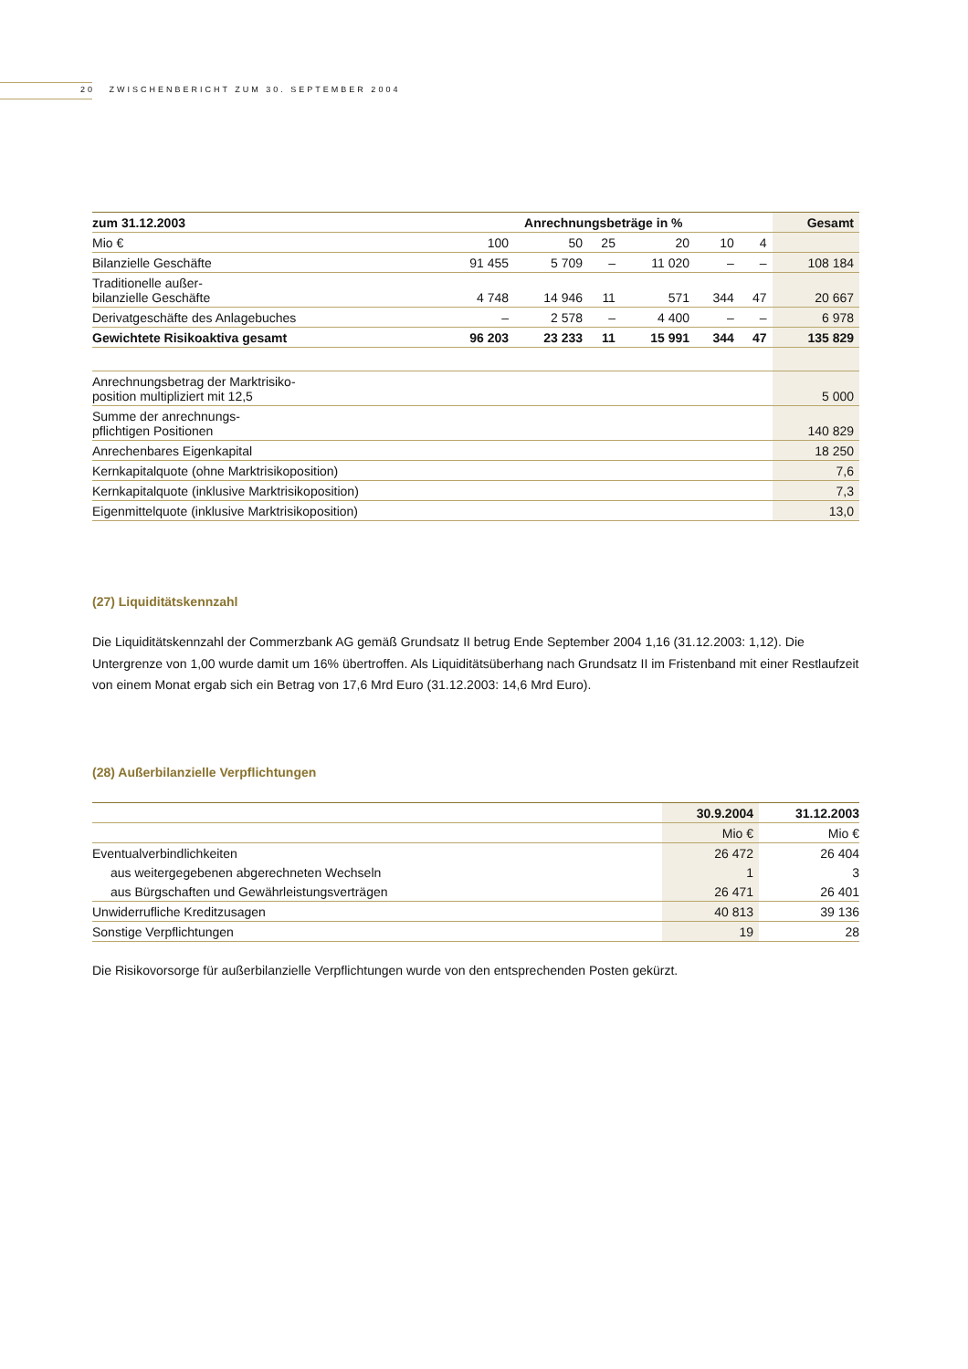20 ZWISCHENBERICHT ZUM 30. SEPTEMBER 2004
| zum 31.12.2003 | Anrechnungsbeträge in % | | | | | | Gesamt |
| --- | --- | --- | --- | --- | --- | --- | --- |
| Mio € | 100 | 50 | 25 | 20 | 10 | 4 | |
| Bilanzielle Geschäfte | 91 455 | 5 709 | – | 11 020 | – | – | 108 184 |
| Traditionelle außer- bilanzielle Geschäfte | 4 748 | 14 946 | 11 | 571 | 344 | 47 | 20 667 |
| Derivatgeschäfte des Anlagebuches | – | 2 578 | – | 4 400 | – | – | 6 978 |
| Gewichtete Risikoaktiva gesamt | 96 203 | 23 233 | 11 | 15 991 | 344 | 47 | 135 829 |
| Anrechnungsbetrag der Marktrisiko- position multipliziert mit 12,5 | | | | | | | 5 000 |
| Summe der anrechnungs- pflichtigen Positionen | | | | | | | 140 829 |
| Anrechenbares Eigenkapital | | | | | | | 18 250 |
| Kernkapitalquote (ohne Marktrisikoposition) | | | | | | | 7,6 |
| Kernkapitalquote (inklusive Marktrisikoposition) | | | | | | | 7,3 |
| Eigenmittelquote (inklusive Marktrisikoposition) | | | | | | | 13,0 |
(27) Liquiditätskennzahl
Die Liquiditätskennzahl der Commerzbank AG gemäß Grundsatz II betrug Ende September 2004 1,16 (31.12.2003: 1,12). Die Untergrenze von 1,00 wurde damit um 16% übertroffen. Als Liquiditätsüberhang nach Grundsatz II im Fristenband mit einer Restlaufzeit von einem Monat ergab sich ein Betrag von 17,6 Mrd Euro (31.12.2003: 14,6 Mrd Euro).
(28) Außerbilanzielle Verpflichtungen
| | 30.9.2004 | 31.12.2003 |
| --- | --- | --- |
| | Mio € | Mio € |
| Eventualverbindlichkeiten | 26 472 | 26 404 |
| aus weitergegebenen abgerechneten Wechseln | 1 | 3 |
| aus Bürgschaften und Gewährleistungsverträgen | 26 471 | 26 401 |
| Unwiderrufliche Kreditzusagen | 40 813 | 39 136 |
| Sonstige Verpflichtungen | 19 | 28 |
Die Risikovorsorge für außerbilanzielle Verpflichtungen wurde von den entsprechenden Posten gekürzt.